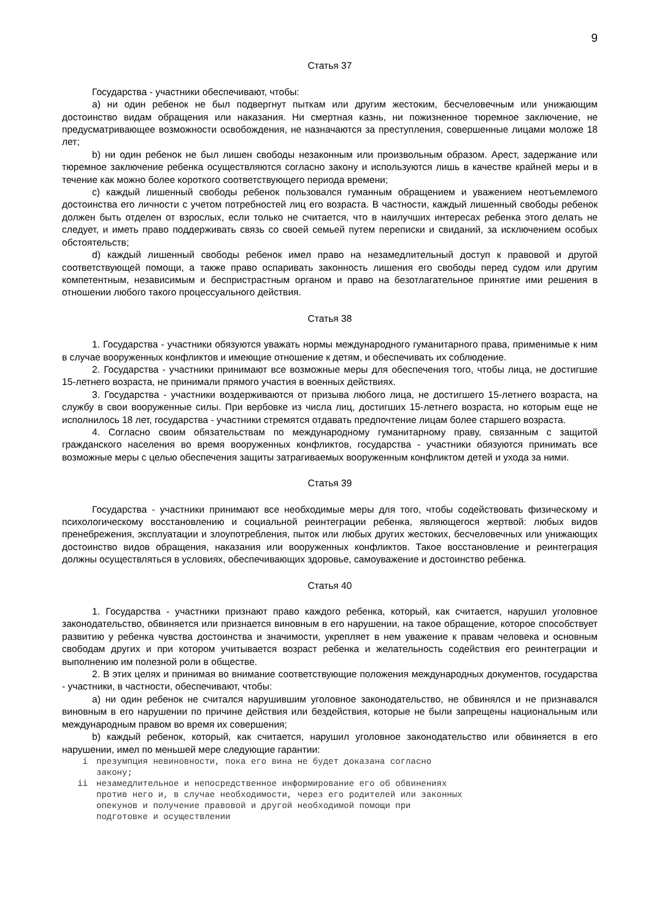9
Статья 37
Государства - участники обеспечивают, чтобы:
a) ни один ребенок не был подвергнут пыткам или другим жестоким, бесчеловечным или унижающим достоинство видам обращения или наказания. Ни смертная казнь, ни пожизненное тюремное заключение, не предусматривающее возможности освобождения, не назначаются за преступления, совершенные лицами моложе 18 лет;
b) ни один ребенок не был лишен свободы незаконным или произвольным образом. Арест, задержание или тюремное заключение ребенка осуществляются согласно закону и используются лишь в качестве крайней меры и в течение как можно более короткого соответствующего периода времени;
c) каждый лишенный свободы ребенок пользовался гуманным обращением и уважением неотъемлемого достоинства его личности с учетом потребностей лиц его возраста. В частности, каждый лишенный свободы ребенок должен быть отделен от взрослых, если только не считается, что в наилучших интересах ребенка этого делать не следует, и иметь право поддерживать связь со своей семьей путем переписки и свиданий, за исключением особых обстоятельств;
d) каждый лишенный свободы ребенок имел право на незамедлительный доступ к правовой и другой соответствующей помощи, а также право оспаривать законность лишения его свободы перед судом или другим компетентным, независимым и беспристрастным органом и право на безотлагательное принятие ими решения в отношении любого такого процессуального действия.
Статья 38
1. Государства - участники обязуются уважать нормы международного гуманитарного права, применимые к ним в случае вооруженных конфликтов и имеющие отношение к детям, и обеспечивать их соблюдение.
2. Государства - участники принимают все возможные меры для обеспечения того, чтобы лица, не достигшие 15-летнего возраста, не принимали прямого участия в военных действиях.
3. Государства - участники воздерживаются от призыва любого лица, не достигшего 15-летнего возраста, на службу в свои вооруженные силы. При вербовке из числа лиц, достигших 15-летнего возраста, но которым еще не исполнилось 18 лет, государства - участники стремятся отдавать предпочтение лицам более старшего возраста.
4. Согласно своим обязательствам по международному гуманитарному праву, связанным с защитой гражданского населения во время вооруженных конфликтов, государства - участники обязуются принимать все возможные меры с целью обеспечения защиты затрагиваемых вооруженным конфликтом детей и ухода за ними.
Статья 39
Государства - участники принимают все необходимые меры для того, чтобы содействовать физическому и психологическому восстановлению и социальной реинтеграции ребенка, являющегося жертвой: любых видов пренебрежения, эксплуатации и злоупотребления, пыток или любых других жестоких, бесчеловечных или унижающих достоинство видов обращения, наказания или вооруженных конфликтов. Такое восстановление и реинтеграция должны осуществляться в условиях, обеспечивающих здоровье, самоуважение и достоинство ребенка.
Статья 40
1. Государства - участники признают право каждого ребенка, который, как считается, нарушил уголовное законодательство, обвиняется или признается виновным в его нарушении, на такое обращение, которое способствует развитию у ребенка чувства достоинства и значимости, укрепляет в нем уважение к правам человека и основным свободам других и при котором учитывается возраст ребенка и желательность содействия его реинтеграции и выполнению им полезной роли в обществе.
2. В этих целях и принимая во внимание соответствующие положения международных документов, государства - участники, в частности, обеспечивают, чтобы:
a) ни один ребенок не считался нарушившим уголовное законодательство, не обвинялся и не признавался виновным в его нарушении по причине действия или бездействия, которые не были запрещены национальным или международным правом во время их совершения;
b) каждый ребенок, который, как считается, нарушил уголовное законодательство или обвиняется в его нарушении, имел по меньшей мере следующие гарантии:
i презумпция невиновности, пока его вина не будет доказана согласно закону;
ii незамедлительное и непосредственное информирование его об обвинениях против него и, в случае необходимости, через его родителей или законных опекунов и получение правовой и другой необходимой помощи при подготовке и осуществлении